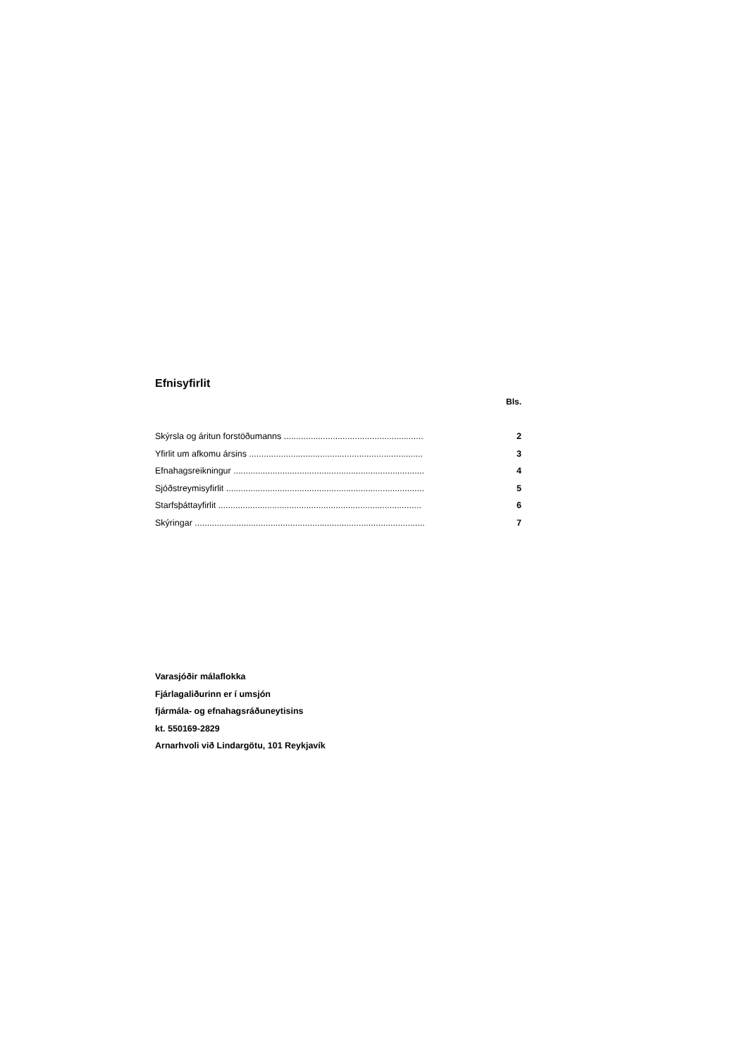Efnisyfirlit
Bls.
| Skýrsla og áritun forstöðumanns ......................................................... | 2 |
| Yfirlit um afkomu ársins ....................................................................... | 3 |
| Efnahagsreikningur .............................................................................. | 4 |
| Sjóðstreymisyfirlit ................................................................................. | 5 |
| Starfsþáttayfirlit ................................................................................... | 6 |
| Skýringar .............................................................................................. | 7 |
Varasjóðir málaflokka
Fjárlagaliðurinn er í umsjón
fjármála- og efnahagsráðuneytisins
kt. 550169-2829
Arnarhvoli við Lindargötu, 101 Reykjavík